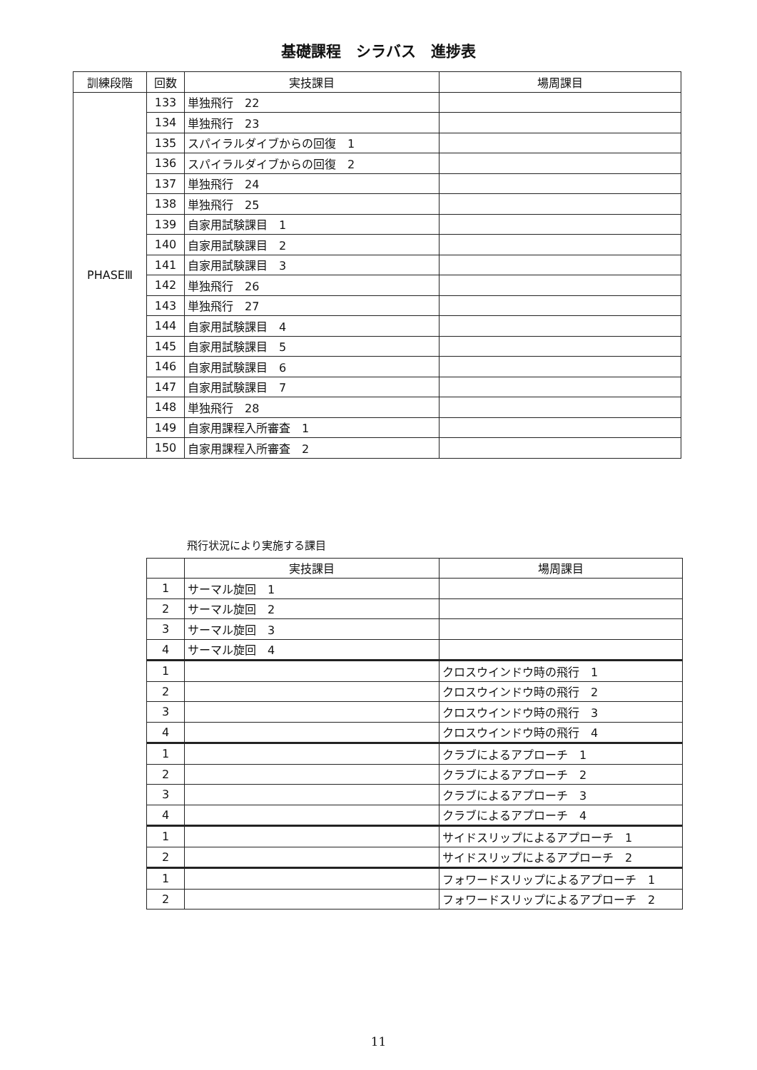基礎課程　シラバス　進捗表
| 訓練段階 | 回数 | 実技課目 | 場周課目 |
| --- | --- | --- | --- |
| PHASEⅢ | 133 | 単独飛行 22 | |
| | 134 | 単独飛行 23 | |
| | 135 | スパイラルダイブからの回復 1 | |
| | 136 | スパイラルダイブからの回復 2 | |
| | 137 | 単独飛行 24 | |
| | 138 | 単独飛行 25 | |
| | 139 | 自家用試験課目 1 | |
| | 140 | 自家用試験課目 2 | |
| | 141 | 自家用試験課目 3 | |
| | 142 | 単独飛行 26 | |
| | 143 | 単独飛行 27 | |
| | 144 | 自家用試験課目 4 | |
| | 145 | 自家用試験課目 5 | |
| | 146 | 自家用試験課目 6 | |
| | 147 | 自家用試験課目 7 | |
| | 148 | 単独飛行 28 | |
| | 149 | 自家用課程入所審査 1 | |
| | 150 | 自家用課程入所審査 2 | |
飛行状況により実施する課目
| | 実技課目 | 場周課目 |
| --- | --- | --- |
| 1 | サーマル旋回 1 | |
| 2 | サーマル旋回 2 | |
| 3 | サーマル旋回 3 | |
| 4 | サーマル旋回 4 | |
| 1 | | クロスウインドウ時の飛行 1 |
| 2 | | クロスウインドウ時の飛行 2 |
| 3 | | クロスウインドウ時の飛行 3 |
| 4 | | クロスウインドウ時の飛行 4 |
| 1 | | クラブによるアプローチ 1 |
| 2 | | クラブによるアプローチ 2 |
| 3 | | クラブによるアプローチ 3 |
| 4 | | クラブによるアプローチ 4 |
| 1 | | サイドスリップによるアプローチ 1 |
| 2 | | サイドスリップによるアプローチ 2 |
| 1 | | フォワードスリップによるアプローチ 1 |
| 2 | | フォワードスリップによるアプローチ 2 |
11